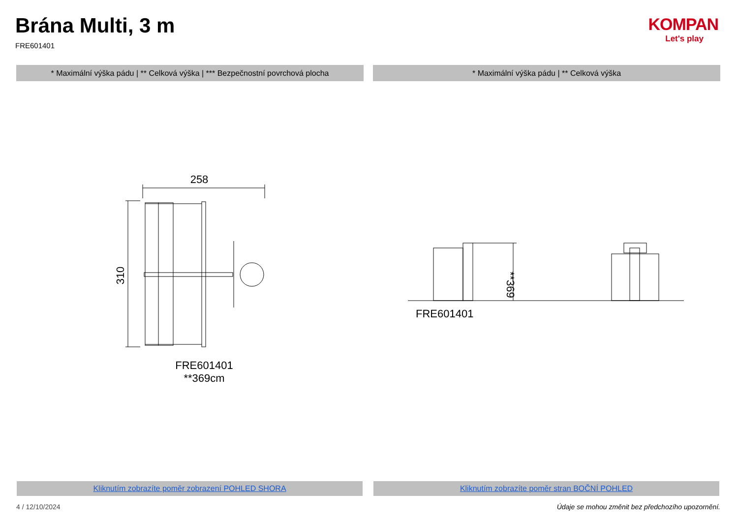Brána Multi, 3 m
FRE601401
KOMPAN
Let's play
* Maximální výška pádu | ** Celková výška | *** Bezpečnostní povrchová plocha
* Maximální výška pádu | ** Celková výška
258
310
FRE601401
**369cm
**369
FRE601401
Kliknutím zobrazíte poměr zobrazení POHLED SHORA Kliknutím zobrazíte poměr stran BOČNÍ POHLED
4 / 12/10/2024
Údaje se mohou změnit bez předchozího upozornění.